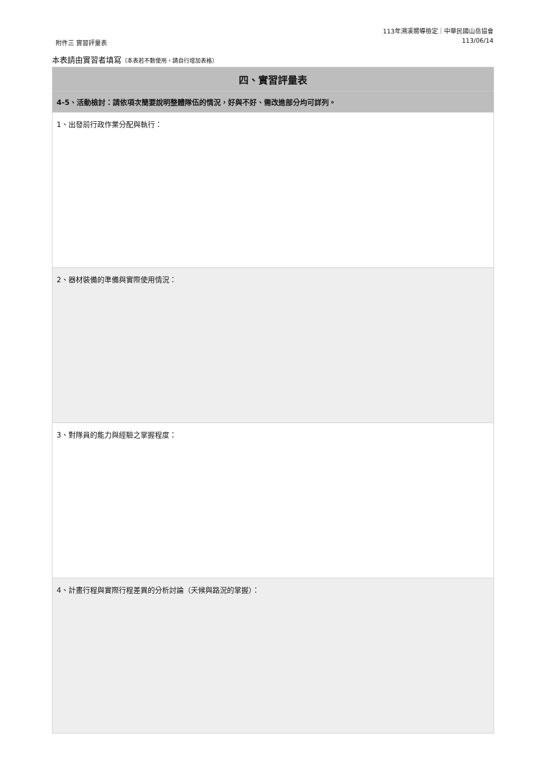附件三 實習評量表
113年溯溪嚮導檢定｜中華民國山岳協會
113/06/14
本表請由實習者填寫（本表若不敷使用，請自行增加表格）
| 四、實習評量表 |
| --- |
| 4-5、活動檢討：請依項次簡要說明整體隊伍的情況，好與不好、需改進部分均可詳列。 |
| 1、出發前行政作業分配與執行： |
| 2、器材裝備的準備與實際使用情況： |
| 3、對隊員的能力與經驗之掌握程度： |
| 4、計畫行程與實際行程差異的分析討論（天候與路況的掌握）： |